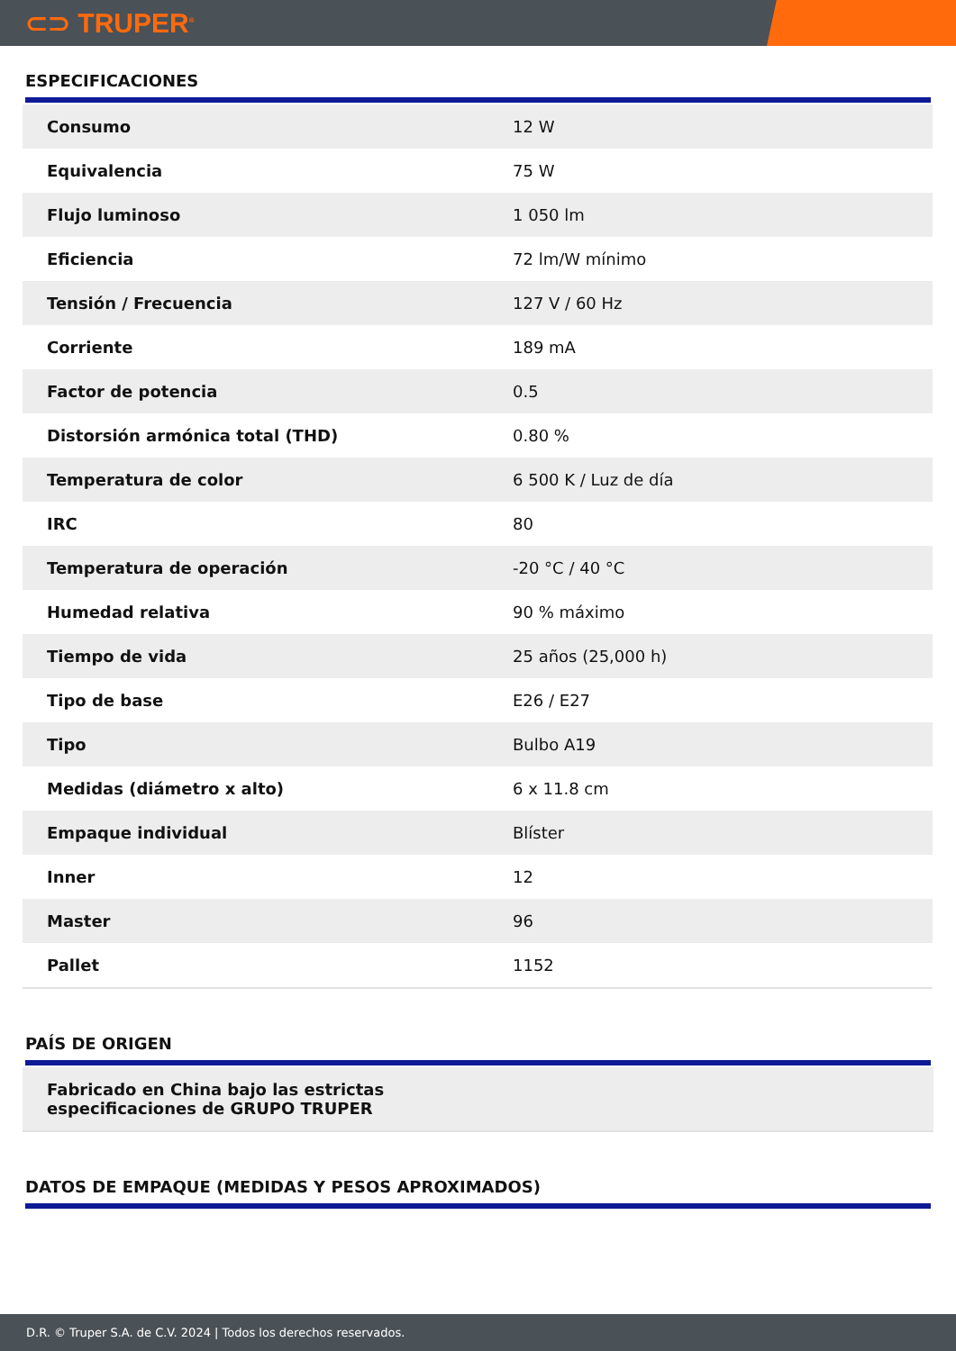⊂⊃ TRUPER<sup>®</sup>
ESPECIFICACIONES
| Consumo | 12 W |
| Equivalencia | 75 W |
| Flujo luminoso | 1 050 lm |
| Eficiencia | 72 lm/W mínimo |
| Tensión / Frecuencia | 127 V / 60 Hz |
| Corriente | 189 mA |
| Factor de potencia | 0.5 |
| Distorsión armónica total (THD) | 0.80 % |
| Temperatura de color | 6 500 K / Luz de día |
| IRC | 80 |
| Temperatura de operación | -20 °C / 40 °C |
| Humedad relativa | 90 % máximo |
| Tiempo de vida | 25 años (25,000 h) |
| Tipo de base | E26 / E27 |
| Tipo | Bulbo A19 |
| Medidas (diámetro x alto) | 6 x 11.8 cm |
| Empaque individual | Blíster |
| Inner | 12 |
| Master | 96 |
| Pallet | 1152 |
PAÍS DE ORIGEN
Fabricado en China bajo las estrictas
especificaciones de GRUPO TRUPER
DATOS DE EMPAQUE (MEDIDAS Y PESOS APROXIMADOS)
D.R. © Truper S.A. de C.V. 2024 | Todos los derechos reservados.